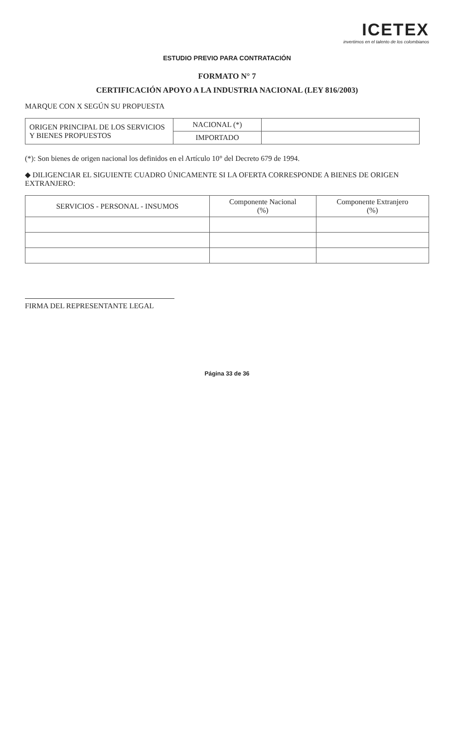ICETEX
invertimos en el talento de los colombianos
ESTUDIO PREVIO PARA CONTRATACIÓN
FORMATO N° 7
CERTIFICACIÓN APOYO A LA INDUSTRIA NACIONAL (LEY 816/2003)
MARQUE CON X SEGÚN SU PROPUESTA
| ORIGEN PRINCIPAL DE LOS SERVICIOS Y BIENES PROPUESTOS | NACIONAL (*) | |
| | IMPORTADO | |
(*): Son bienes de origen nacional los definidos en el Artículo 10° del Decreto 679 de 1994.
◆ DILIGENCIAR EL SIGUIENTE CUADRO ÚNICAMENTE SI LA OFERTA CORRESPONDE A BIENES DE ORIGEN EXTRANJERO:
| SERVICIOS - PERSONAL - INSUMOS | Componente Nacional (%) | Componente Extranjero (%) |
| --- | --- | --- |
FIRMA DEL REPRESENTANTE LEGAL
Página 33 de 36